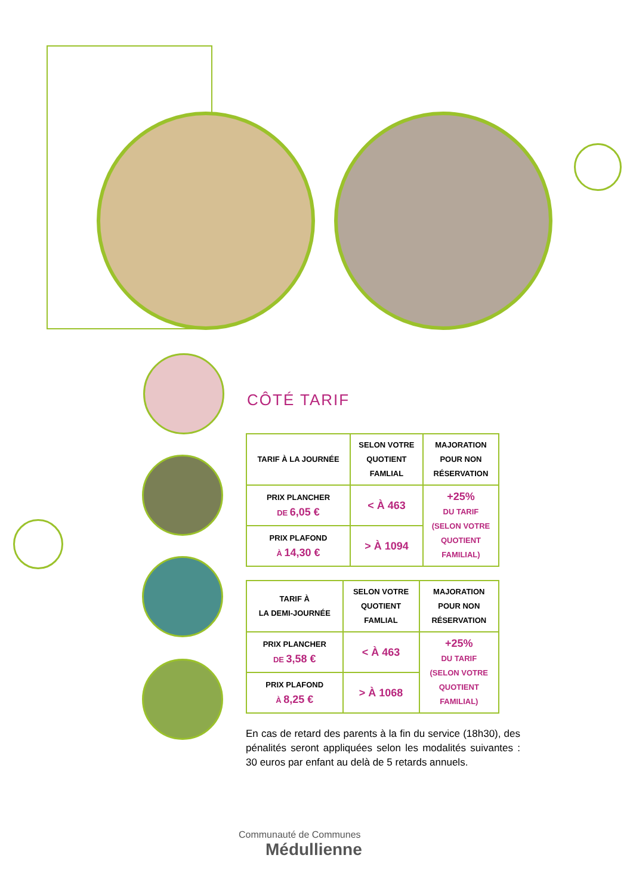CÔTÉ TARIF
| TARIF À LA JOURNÉE | SELON VOTRE QUOTIENT FAMLIAL | MAJORATION POUR NON RÉSERVATION |
| --- | --- | --- |
| PRIX PLANCHER DE 6,05 € | < À 463 | +25% DU TARIF (SELON VOTRE QUOTIENT FAMILIAL) |
| PRIX PLAFOND À 14,30 € | > À 1094 | |
| TARIF À LA DEMI-JOURNÉE | SELON VOTRE QUOTIENT FAMLIAL | MAJORATION POUR NON RÉSERVATION |
| --- | --- | --- |
| PRIX PLANCHER DE 3,58 € | < À 463 | +25% DU TARIF (SELON VOTRE QUOTIENT FAMILIAL) |
| PRIX PLAFOND À 8,25 € | > À 1068 | |
En cas de retard des parents à la fin du service (18h30), des pénalités seront appliquées selon les modalités suivantes : 30 euros par enfant au delà de 5 retards annuels.
Communauté de Communes
Médullienne